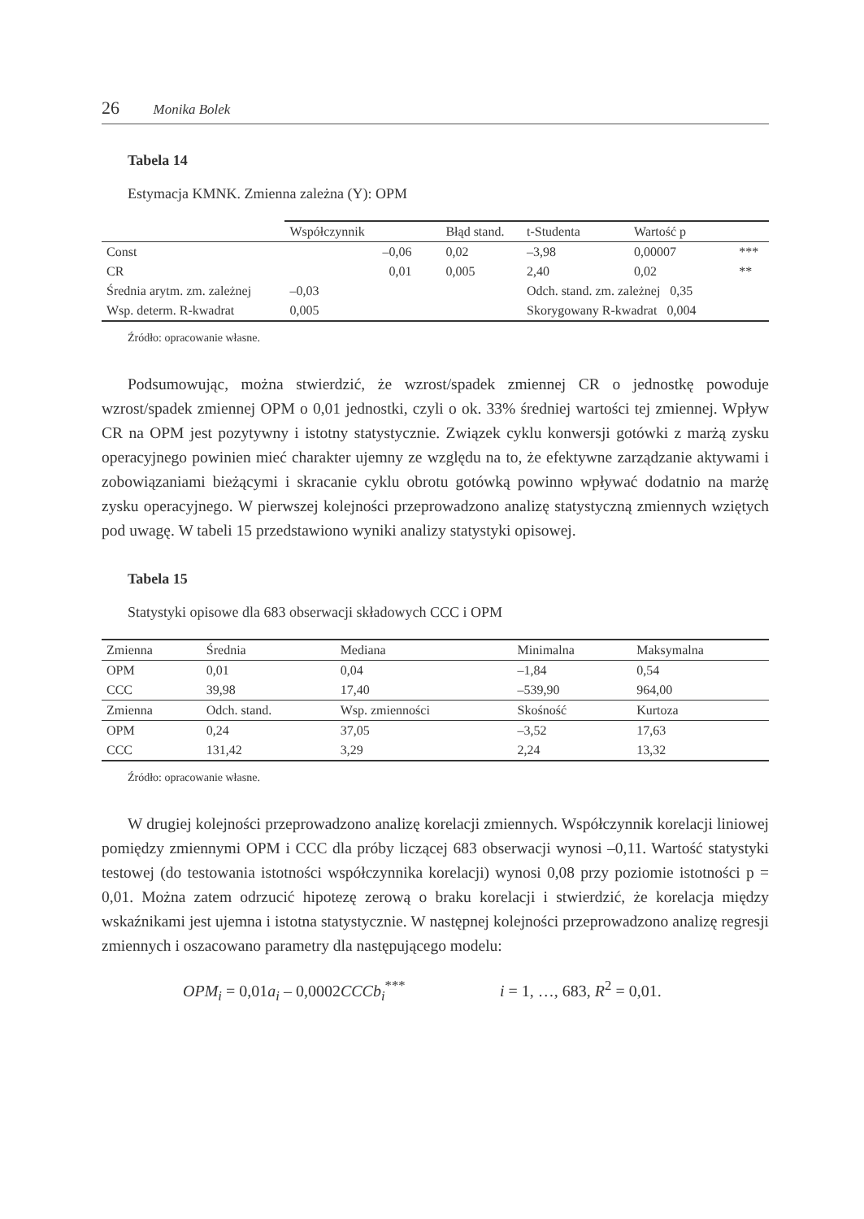26 Monika Bolek
Tabela 14
Estymacja KMNK. Zmienna zależna (Y): OPM
| | Współczynnik | | Błąd stand. | t-Studenta | Wartość p | |
| --- | --- | --- | --- | --- | --- | --- |
| Const | –0,06 | | 0,02 | –3,98 | 0,00007 | *** |
| CR | 0,01 | | 0,005 | 2,40 | 0,02 | ** |
| Średnia arytm. zm. zależnej | | –0,03 | | Odch. stand. zm. zależnej 0,35 | | |
| Wsp. determ. R-kwadrat | | 0,005 | | Skorygowany R-kwadrat 0,004 | | |
Źródło: opracowanie własne.
Podsumowując, można stwierdzić, że wzrost/spadek zmiennej CR o jednostkę powoduje wzrost/spadek zmiennej OPM o 0,01 jednostki, czyli o ok. 33% średniej wartości tej zmiennej. Wpływ CR na OPM jest pozytywny i istotny statystycznie. Związek cyklu konwersji gotówki z marżą zysku operacyjnego powinien mieć charakter ujemny ze względu na to, że efektywne zarządzanie aktywami i zobowiązaniami bieżącymi i skracanie cyklu obrotu gotówką powinno wpływać dodatnio na marżę zysku operacyjnego. W pierwszej kolejności przeprowadzono analizę statystyczną zmiennych wziętych pod uwagę. W tabeli 15 przedstawiono wyniki analizy statystyki opisowej.
Tabela 15
Statystyki opisowe dla 683 obserwacji składowych CCC i OPM
| Zmienna | Średnia | Mediana | Minimalna | Maksymalna |
| --- | --- | --- | --- | --- |
| OPM | 0,01 | 0,04 | –1,84 | 0,54 |
| CCC | 39,98 | 17,40 | –539,90 | 964,00 |
| Zmienna | Odch. stand. | Wsp. zmienności | Skośność | Kurtoza |
| OPM | 0,24 | 37,05 | –3,52 | 17,63 |
| CCC | 131,42 | 3,29 | 2,24 | 13,32 |
Źródło: opracowanie własne.
W drugiej kolejności przeprowadzono analizę korelacji zmiennych. Współczynnik korelacji liniowej pomiędzy zmiennymi OPM i CCC dla próby liczącej 683 obserwacji wynosi –0,11. Wartość statystyki testowej (do testowania istotności współczynnika korelacji) wynosi 0,08 przy poziomie istotności p = 0,01. Można zatem odrzucić hipotezę zerową o braku korelacji i stwierdzić, że korelacja między wskaźnikami jest ujemna i istotna statystycznie. W następnej kolejności przeprowadzono analizę regresji zmiennych i oszacowano parametry dla następującego modelu:
OPM<sub>i</sub> = 0,01a<sub>i</sub> – 0,0002CCCb<sub>i</sub><sup>***</sup> i = 1, …, 683, R<sup>2</sup> = 0,01.